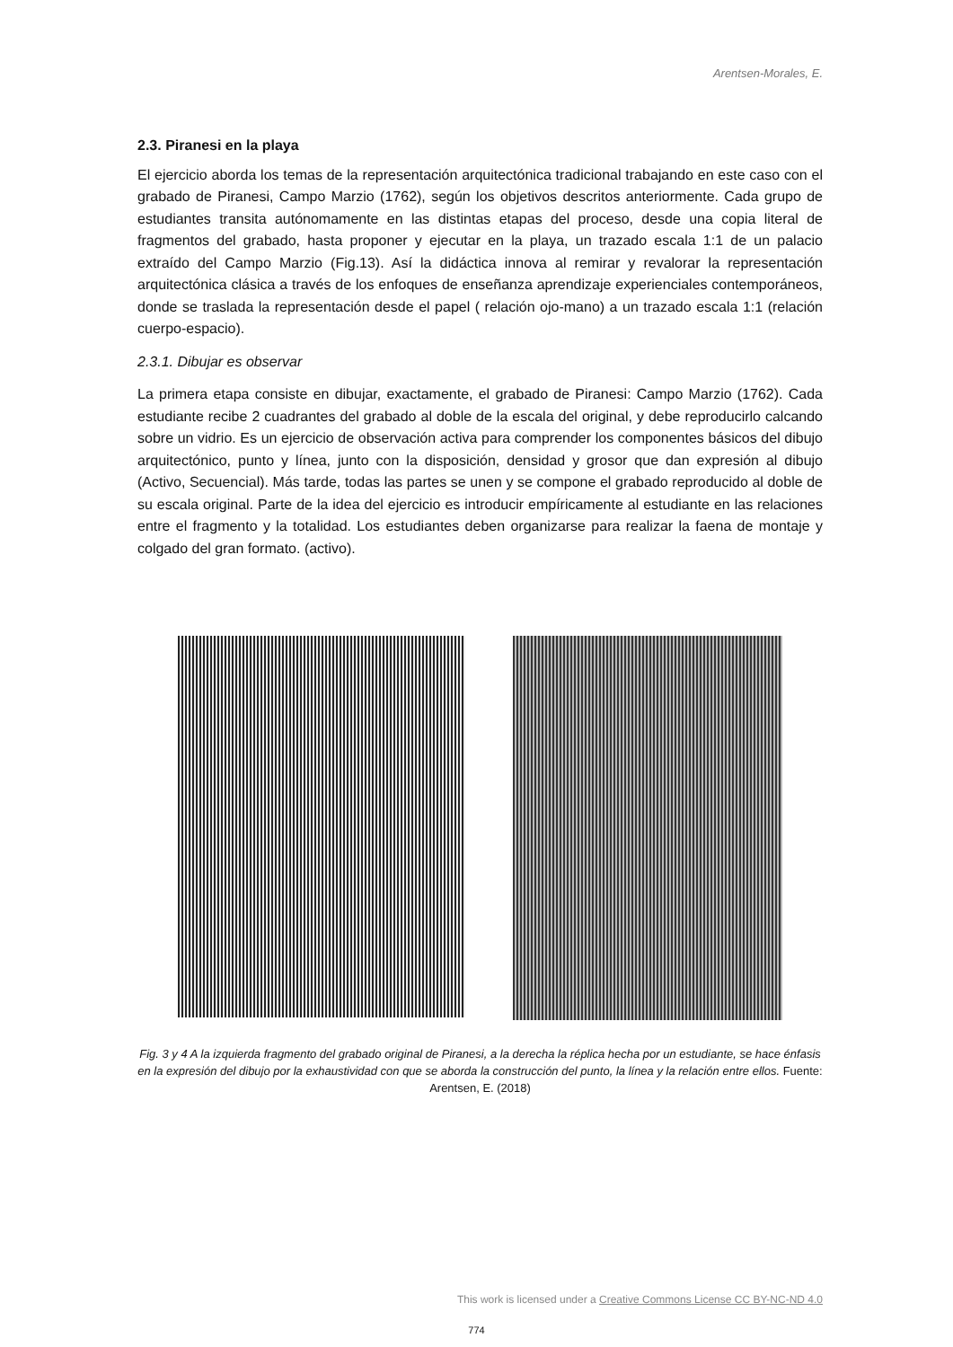Arentsen-Morales, E.
2.3. Piranesi en la playa
El ejercicio aborda los temas de la representación arquitectónica tradicional trabajando en este caso con el grabado de Piranesi, Campo Marzio (1762), según los objetivos descritos anteriormente. Cada grupo de estudiantes transita autónomamente en las distintas etapas del proceso, desde una copia literal de fragmentos del grabado, hasta proponer y ejecutar en la playa, un trazado escala 1:1 de un palacio extraído del Campo Marzio (Fig.13). Así la didáctica innova al remirar y revalorar la representación arquitectónica clásica a través de los enfoques de enseñanza aprendizaje experienciales contemporáneos, donde se traslada la representación desde el papel ( relación ojo-mano) a un trazado escala 1:1 (relación cuerpo-espacio).
2.3.1. Dibujar es observar
La primera etapa consiste en dibujar, exactamente, el grabado de Piranesi: Campo Marzio (1762). Cada estudiante recibe 2 cuadrantes del grabado al doble de la escala del original, y debe reproducirlo calcando sobre un vidrio. Es un ejercicio de observación activa para comprender los componentes básicos del dibujo arquitectónico, punto y línea, junto con la disposición, densidad y grosor que dan expresión al dibujo (Activo, Secuencial). Más tarde, todas las partes se unen y se compone el grabado reproducido al doble de su escala original. Parte de la idea del ejercicio es introducir empíricamente al estudiante en las relaciones entre el fragmento y la totalidad. Los estudiantes deben organizarse para realizar la faena de montaje y colgado del gran formato. (activo).
Fig. 3 y 4 A la izquierda fragmento del grabado original de Piranesi, a la derecha la réplica hecha por un estudiante, se hace énfasis en la expresión del dibujo por la exhaustividad con que se aborda la construcción del punto, la línea y la relación entre ellos. Fuente: Arentsen, E. (2018)
This work is licensed under a Creative Commons License CC BY-NC-ND 4.0
774